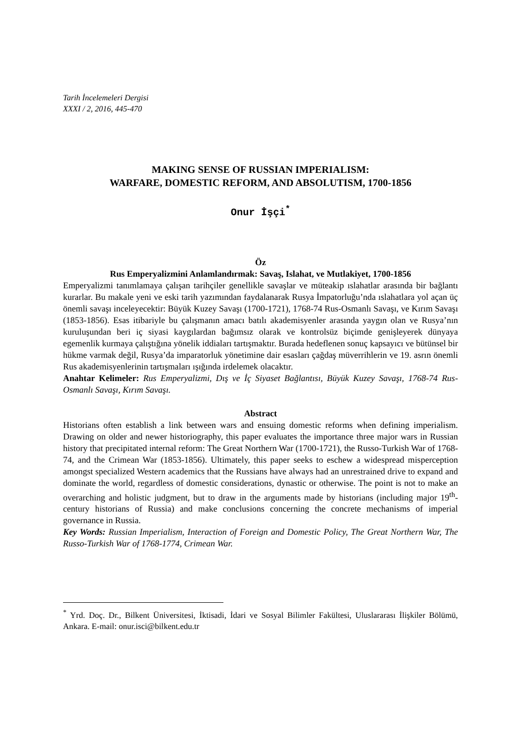Tarih İncelemeleri Dergisi
XXXI / 2, 2016, 445-470
MAKING SENSE OF RUSSIAN IMPERIALISM:
WARFARE, DOMESTIC REFORM, AND ABSOLUTISM, 1700-1856
Onur İşçi<sup>*</sup>
Öz
Rus Emperyalizmini Anlamlandırmak: Savaş, Islahat, ve Mutlakiyet, 1700-1856
Emperyalizmi tanımlamaya çalışan tarihçiler genellikle savaşlar ve müteakip ıslahatlar arasında bir bağlantı kurarlar. Bu makale yeni ve eski tarih yazımından faydalanarak Rusya İmpatorluğu’nda ıslahatlara yol açan üç önemli savaşı inceleyecektir: Büyük Kuzey Savaşı (1700-1721), 1768-74 Rus-Osmanlı Savaşı, ve Kırım Savaşı (1853-1856). Esas itibariyle bu çalışmanın amacı batılı akademisyenler arasında yaygın olan ve Rusya’nın kuruluşundan beri iç siyasi kaygılardan bağımsız olarak ve kontrolsüz biçimde genişleyerek dünyaya egemenlik kurmaya çalıştığına yönelik iddiaları tartışmaktır. Burada hedeflenen sonuç kapsayıcı ve bütünsel bir hükme varmak değil, Rusya’da imparatorluk yönetimine dair esasları çağdaş müverrihlerin ve 19. asrın önemli Rus akademisyenlerinin tartışmaları ışığında irdelemek olacaktır.
Anahtar Kelimeler: Rus Emperyalizmi, Dış ve İç Siyaset Bağlantısı, Büyük Kuzey Savaşı, 1768-74 Rus-Osmanlı Savaşı, Kırım Savaşı.
Abstract
Historians often establish a link between wars and ensuing domestic reforms when defining imperialism. Drawing on older and newer historiography, this paper evaluates the importance three major wars in Russian history that precipitated internal reform: The Great Northern War (1700-1721), the Russo-Turkish War of 1768-74, and the Crimean War (1853-1856). Ultimately, this paper seeks to eschew a widespread misperception amongst specialized Western academics that the Russians have always had an unrestrained drive to expand and dominate the world, regardless of domestic considerations, dynastic or otherwise. The point is not to make an overarching and holistic judgment, but to draw in the arguments made by historians (including major 19<sup>th</sup>-century historians of Russia) and make conclusions concerning the concrete mechanisms of imperial governance in Russia.
Key Words: Russian Imperialism, Interaction of Foreign and Domestic Policy, The Great Northern War, The Russo-Turkish War of 1768-1774, Crimean War.
<sup>*</sup> Yrd. Doç. Dr., Bilkent Üniversitesi, İktisadi, İdari ve Sosyal Bilimler Fakültesi, Uluslararası İlişkiler Bölümü, Ankara. E-mail: onur.isci@bilkent.edu.tr